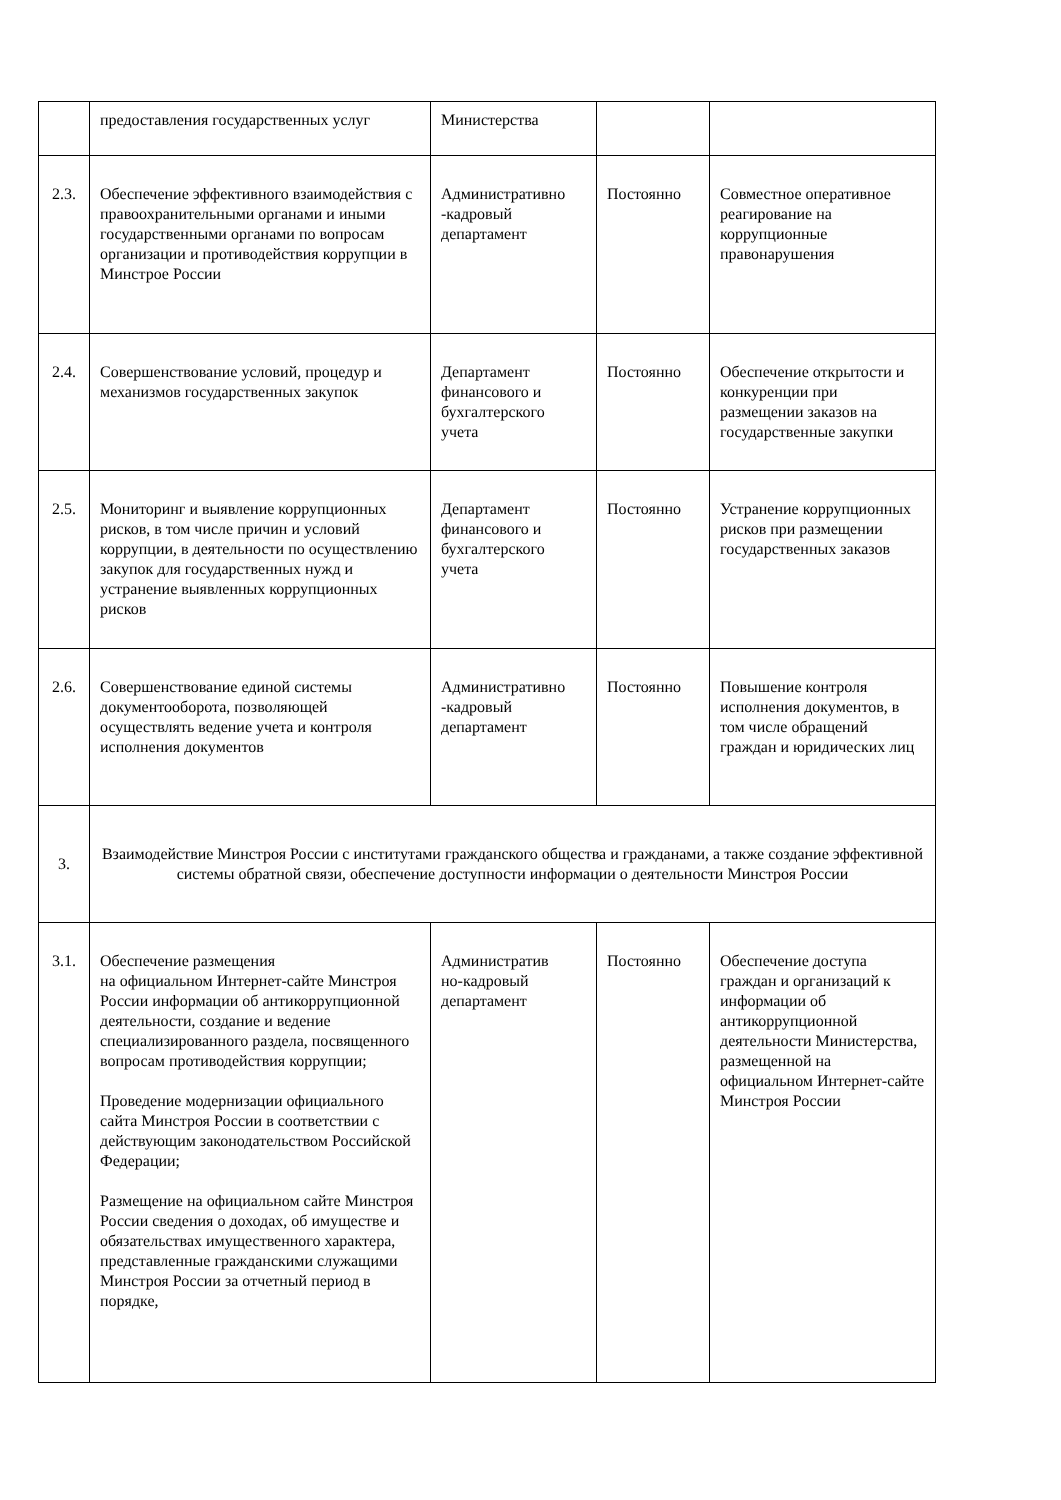| | предоставления государственных услуг | Министерства | | |
| 2.3. | Обеспечение эффективного взаимодействия с правоохранительными органами и иными государственными органами по вопросам организации и противодействия коррупции в Минстрое России | Административно -кадровый департамент | Постоянно | Совместное оперативное реагирование на коррупционные правонарушения |
| 2.4. | Совершенствование условий, процедур и механизмов государственных закупок | Департамент финансового и бухгалтерского учета | Постоянно | Обеспечение открытости и конкуренции при размещении заказов на государственные закупки |
| 2.5. | Мониторинг и выявление коррупционных рисков, в том числе причин и условий коррупции, в деятельности по осуществлению закупок для государственных нужд и устранение выявленных коррупционных рисков | Департамент финансового и бухгалтерского учета | Постоянно | Устранение коррупционных рисков при размещении государственных заказов |
| 2.6. | Совершенствование единой системы документооборота, позволяющей осуществлять ведение учета и контроля исполнения документов | Административно -кадровый департамент | Постоянно | Повышение контроля исполнения документов, в том числе обращений граждан и юридических лиц |
| 3. | Взаимодействие Минстроя России с институтами гражданского общества и гражданами, а также создание эффективной системы обратной связи, обеспечение доступности информации о деятельности Минстроя России | | | |
| 3.1. | Обеспечение размещения на официальном Интернет-сайте Минстроя России информации об антикоррупционной деятельности, создание и ведение специализированного раздела, посвященного вопросам противодействия коррупции; Проведение модернизации официального сайта Минстроя России в соответствии с действующим законодательством Российской Федерации; Размещение на официальном сайте Минстроя России сведения о доходах, об имуществе и обязательствах имущественного характера, представленные гражданскими служащими Минстроя России за отчетный период в порядке, | Административ но-кадровый департамент | Постоянно | Обеспечение доступа граждан и организаций к информации об антикоррупционной деятельности Министерства, размещенной на официальном Интернет-сайте Минстроя России |